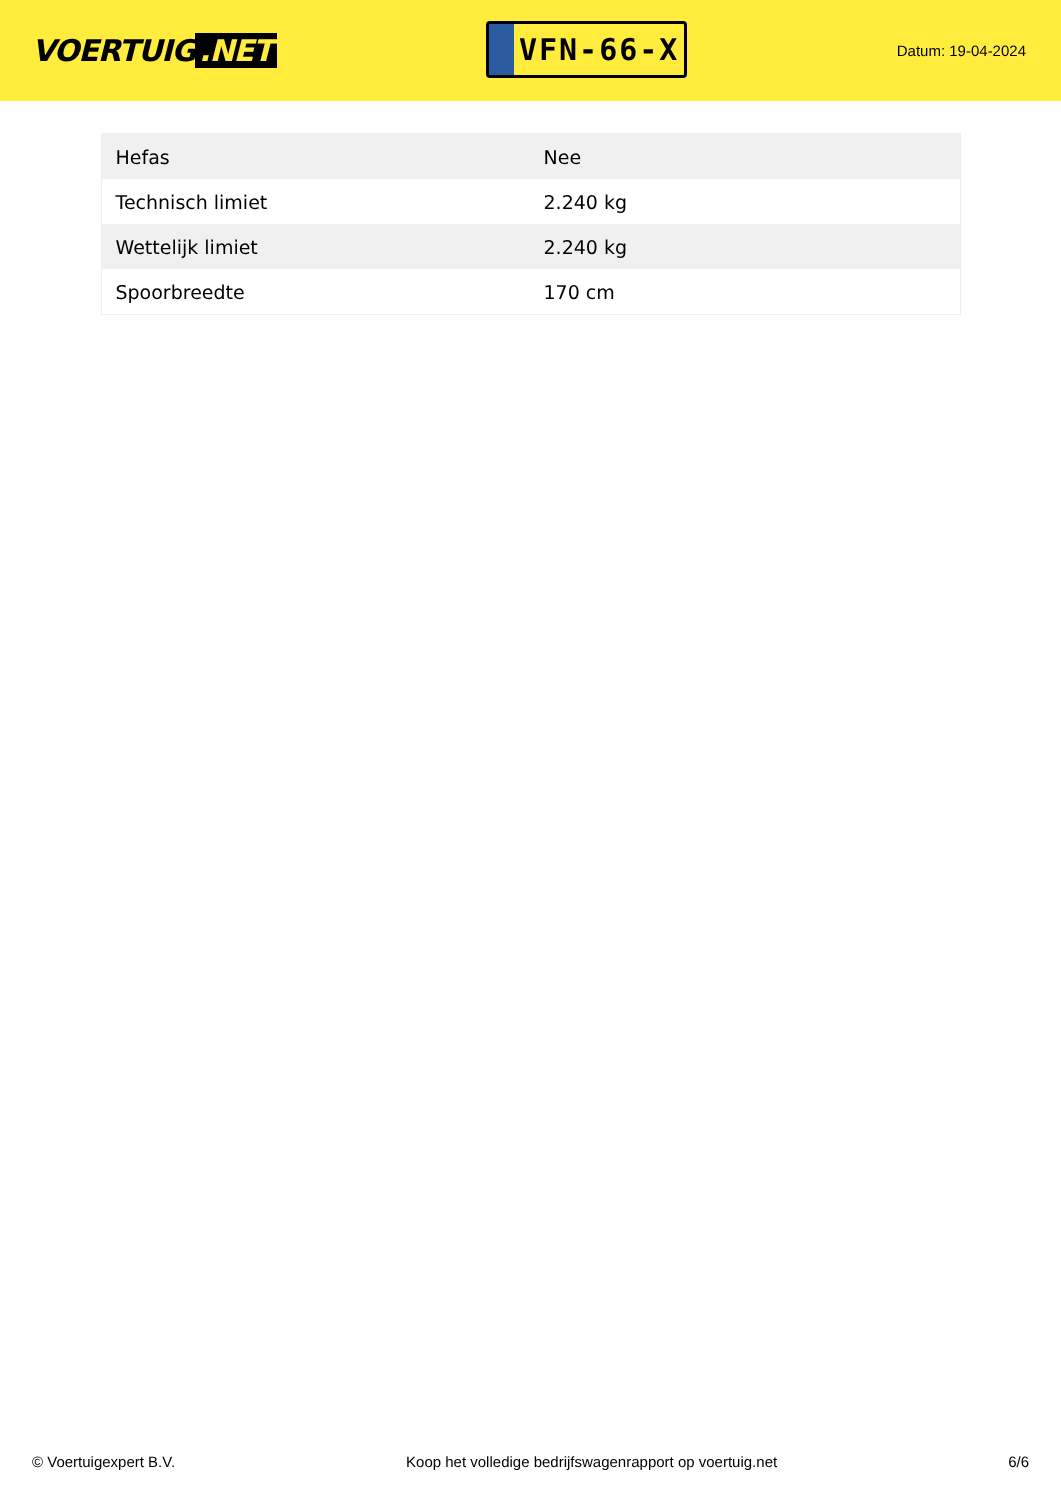VOERTUIG.NET
VFN-66-X
Datum: 19-04-2024
| Hefas | Nee |
| Technisch limiet | 2.240 kg |
| Wettelijk limiet | 2.240 kg |
| Spoorbreedte | 170 cm |
© Voertuigexpert B.V. Koop het volledige bedrijfswagenrapport op voertuig.net 6/6